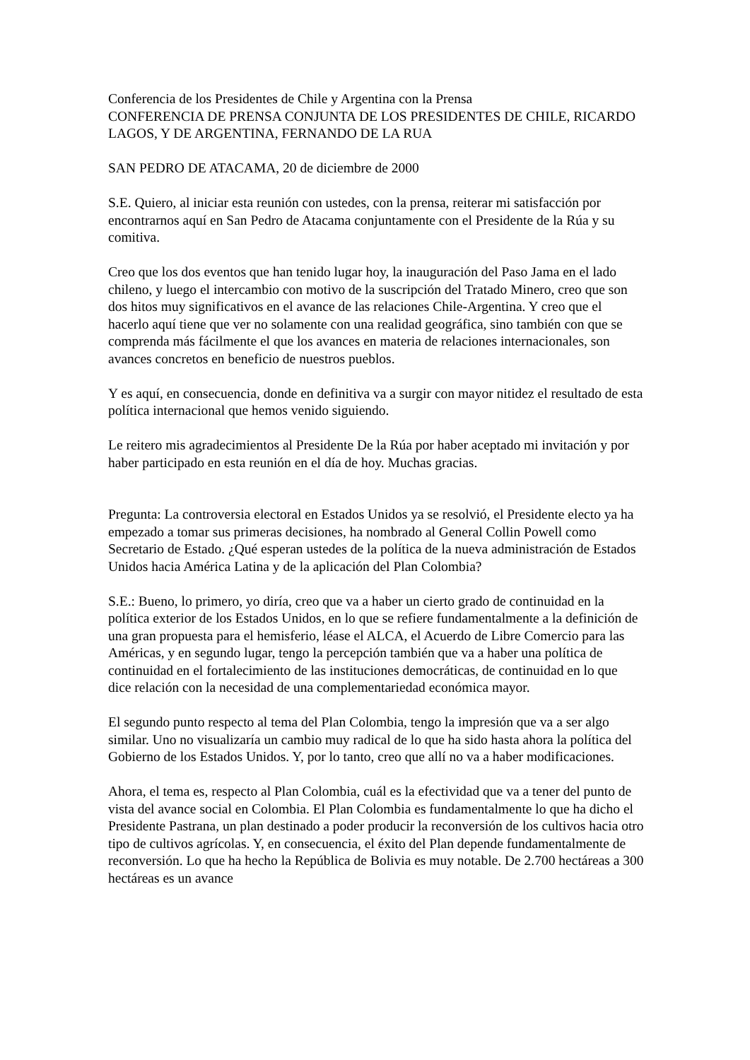Conferencia de los Presidentes de Chile y Argentina con la Prensa
CONFERENCIA DE PRENSA CONJUNTA DE LOS PRESIDENTES DE CHILE, RICARDO LAGOS, Y DE ARGENTINA, FERNANDO DE LA RUA
SAN PEDRO DE ATACAMA, 20 de diciembre de 2000
S.E. Quiero, al iniciar esta reunión con ustedes, con la prensa, reiterar mi satisfacción por encontrarnos aquí en San Pedro de Atacama conjuntamente con el Presidente de la Rúa y su comitiva.
Creo que los dos eventos que han tenido lugar hoy, la inauguración del Paso Jama en el lado chileno, y luego el intercambio con motivo de la suscripción del Tratado Minero, creo que son dos hitos muy significativos en el avance de las relaciones Chile-Argentina. Y creo que el hacerlo aquí tiene que ver no solamente con una realidad geográfica, sino también con que se comprenda más fácilmente el que los avances en materia de relaciones internacionales, son avances concretos en beneficio de nuestros pueblos.
Y es aquí, en consecuencia, donde en definitiva va a surgir con mayor nitidez el resultado de esta política internacional que hemos venido siguiendo.
Le reitero mis agradecimientos al Presidente De la Rúa por haber aceptado mi invitación y por haber participado en esta reunión en el día de hoy. Muchas gracias.
Pregunta: La controversia electoral en Estados Unidos ya se resolvió, el Presidente electo ya ha empezado a tomar sus primeras decisiones, ha nombrado al General Collin Powell como Secretario de Estado. ¿Qué esperan ustedes de la política de la nueva administración de Estados Unidos hacia América Latina y de la aplicación del Plan Colombia?
S.E.: Bueno, lo primero, yo diría, creo que va a haber un cierto grado de continuidad en la política exterior de los Estados Unidos, en lo que se refiere fundamentalmente a la definición de una gran propuesta para el hemisferio, léase el ALCA, el Acuerdo de Libre Comercio para las Américas, y en segundo lugar, tengo la percepción también que va a haber una política de continuidad en el fortalecimiento de las instituciones democráticas, de continuidad en lo que dice relación con la necesidad de una complementariedad económica mayor.
El segundo punto respecto al tema del Plan Colombia, tengo la impresión que va a ser algo similar. Uno no visualizaría un cambio muy radical de lo que ha sido hasta ahora la política del Gobierno de los Estados Unidos. Y, por lo tanto, creo que allí no va a haber modificaciones.
Ahora, el tema es, respecto al Plan Colombia, cuál es la efectividad que va a tener del punto de vista del avance social en Colombia. El Plan Colombia es fundamentalmente lo que ha dicho el Presidente Pastrana, un plan destinado a poder producir la reconversión de los cultivos hacia otro tipo de cultivos agrícolas. Y, en consecuencia, el éxito del Plan depende fundamentalmente de reconversión. Lo que ha hecho la República de Bolivia es muy notable. De 2.700 hectáreas a 300 hectáreas es un avance